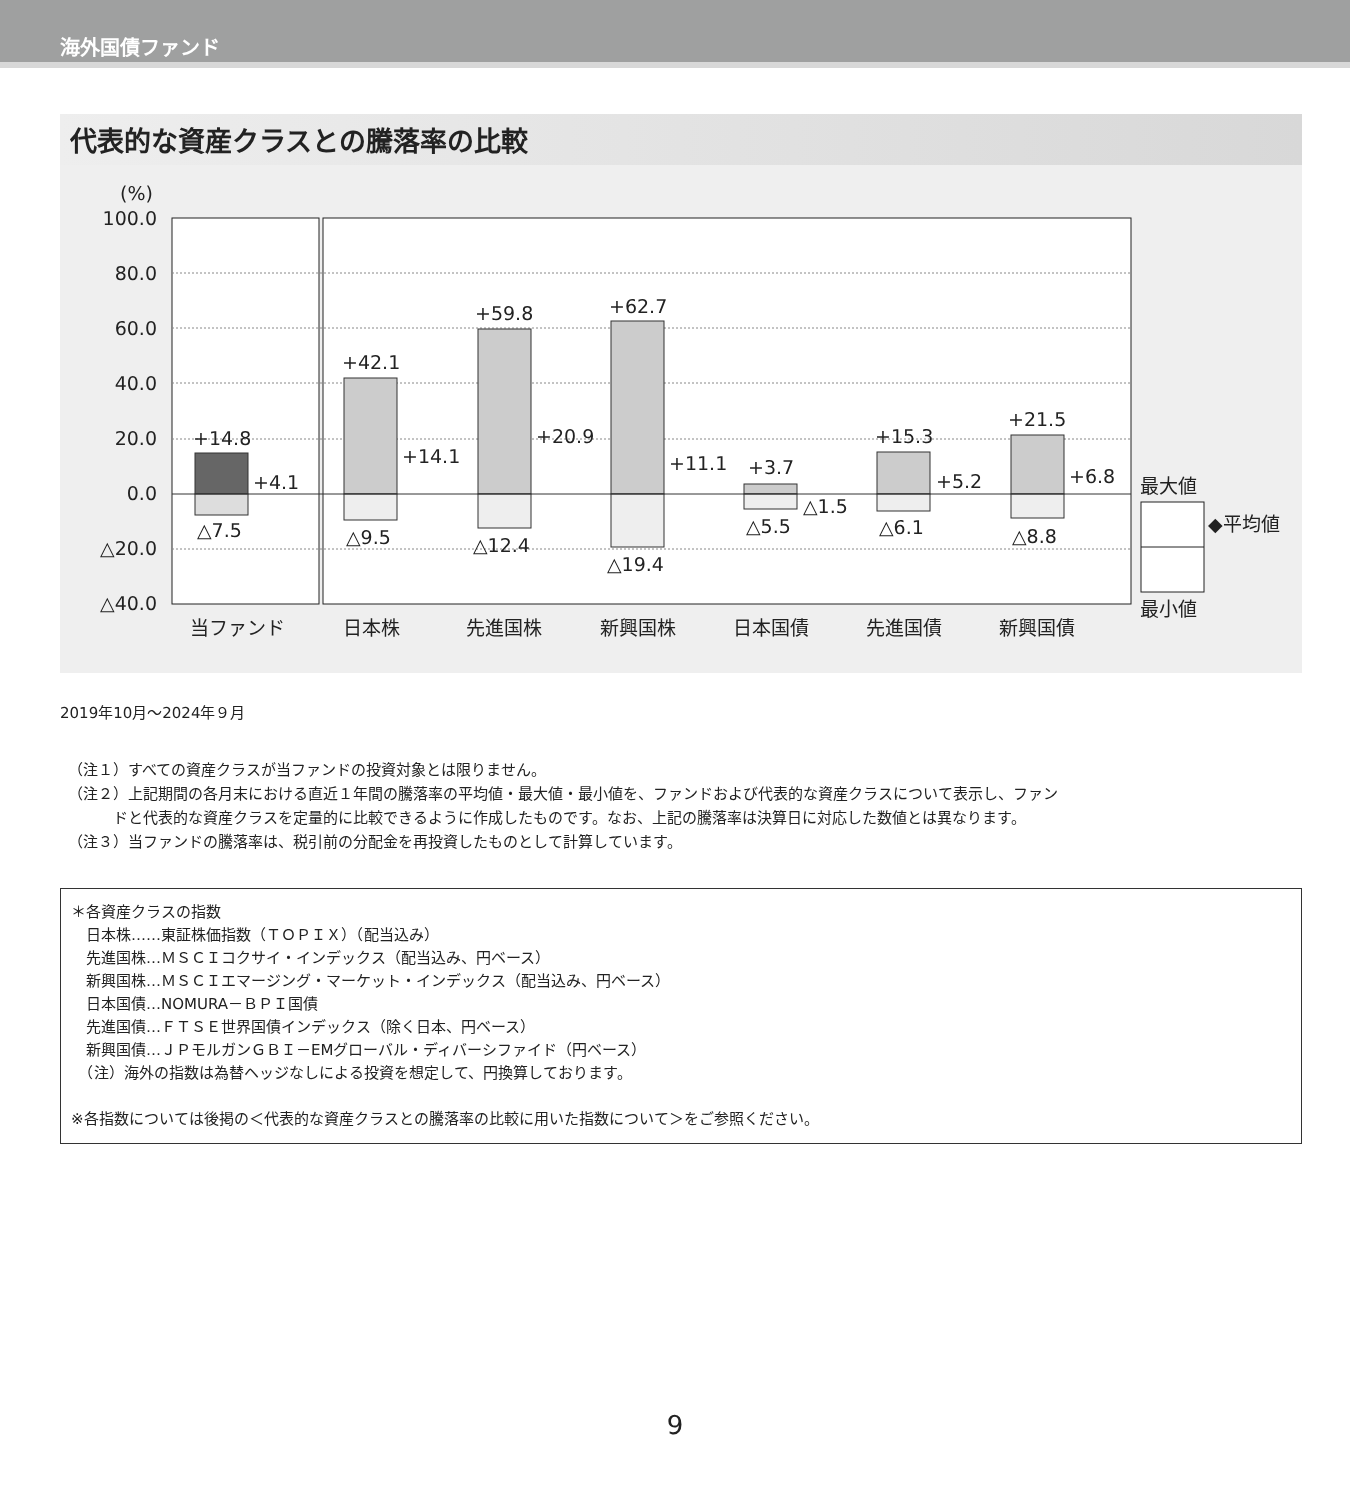海外国債ファンド
代表的な資産クラスとの騰落率の比較
(%)
100.0
80.0
60.0
40.0
20.0
0.0
△20.0
△40.0
+14.8
+4.1
△7.5
+42.1
+14.1
△9.5
+59.8
+20.9
△12.4
+62.7
+11.1
△19.4
+3.7
△1.5
△5.5
+15.3
+5.2
△6.1
+21.5
+6.8
△8.8
当ファンド
日本株
先進国株
新興国株
日本国債
先進国債
新興国債
最大値
◆平均値
最小値
2019年10月～2024年９月
（注１）すべての資産クラスが当ファンドの投資対象とは限りません。
（注２）上記期間の各月末における直近１年間の騰落率の平均値・最大値・最小値を、ファンドおよび代表的な資産クラスについて表示し、ファン
　　　ドと代表的な資産クラスを定量的に比較できるように作成したものです。なお、上記の騰落率は決算日に対応した数値とは異なります。
（注３）当ファンドの騰落率は、税引前の分配金を再投資したものとして計算しています。
＊各資産クラスの指数
　日本株……東証株価指数（ＴＯＰＩＸ）（配当込み）
　先進国株…ＭＳＣＩコクサイ・インデックス（配当込み、円ベース）
　新興国株…ＭＳＣＩエマージング・マーケット・インデックス（配当込み、円ベース）
　日本国債…NOMURA－ＢＰＩ国債
　先進国債…ＦＴＳＥ世界国債インデックス（除く日本、円ベース）
　新興国債…ＪＰモルガンＧＢＩ－EMグローバル・ディバーシファイド（円ベース）
　（注）海外の指数は為替ヘッジなしによる投資を想定して、円換算しております。
※各指数については後掲の＜代表的な資産クラスとの騰落率の比較に用いた指数について＞をご参照ください。
9